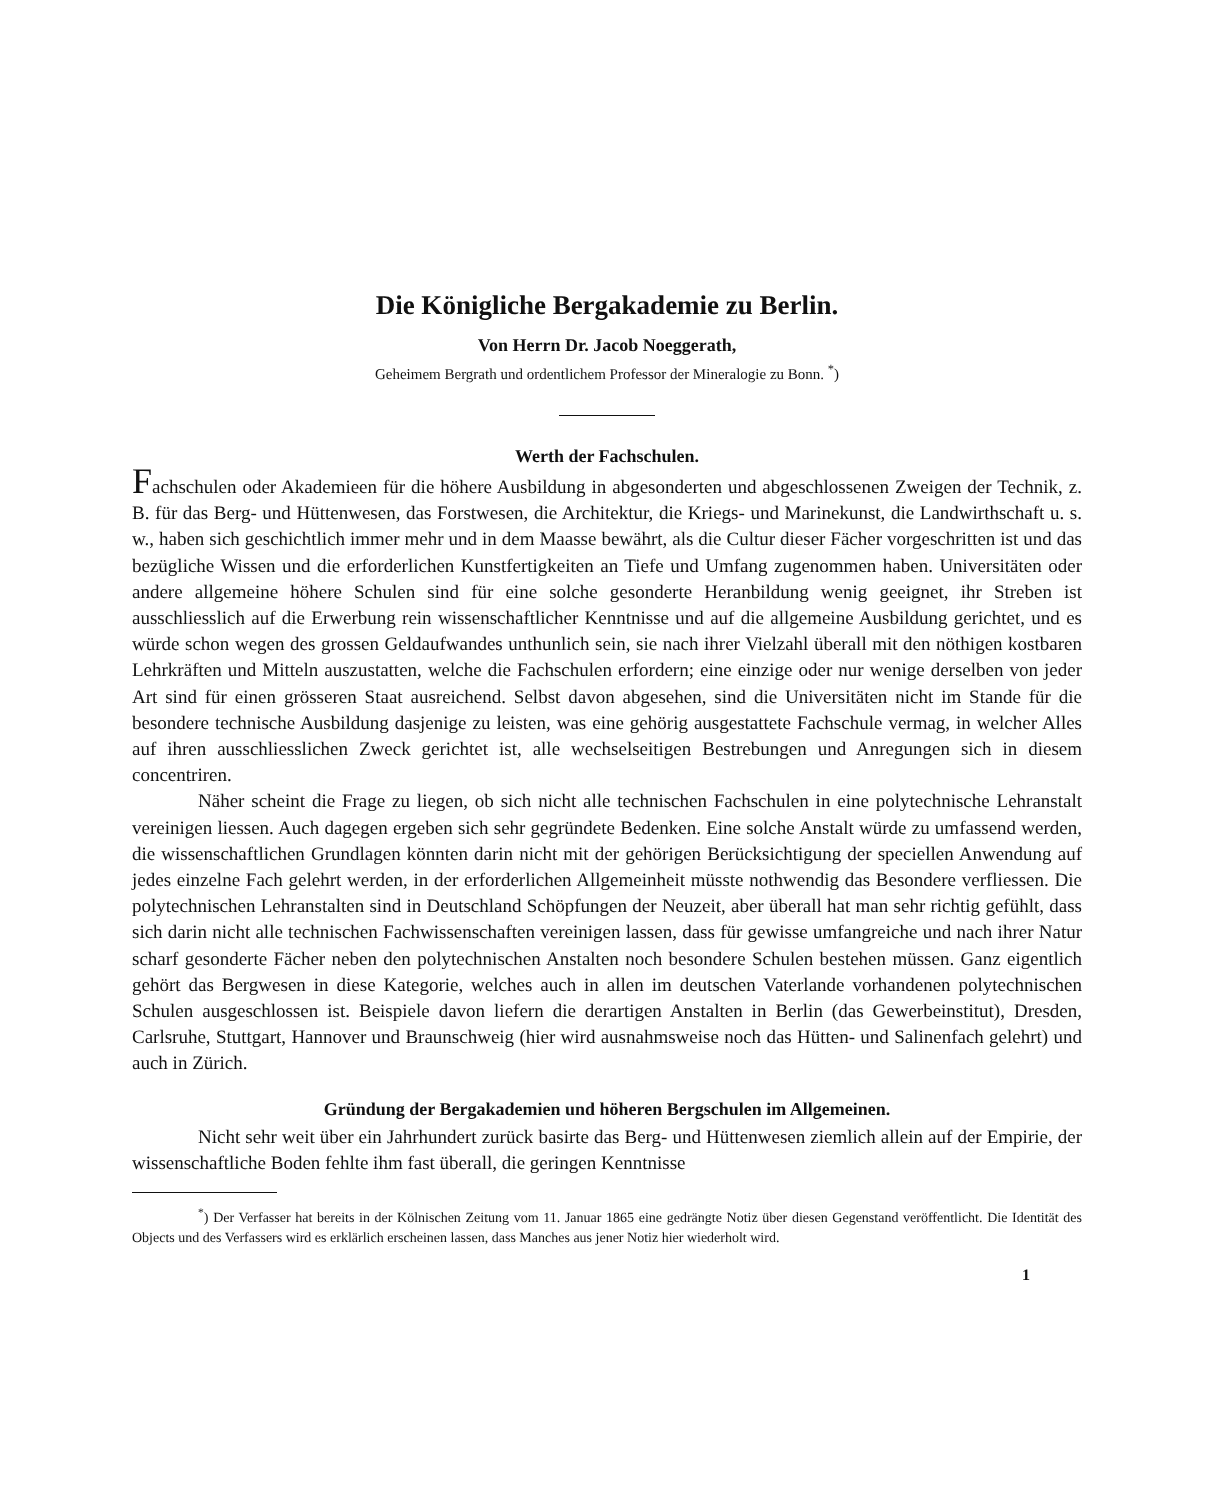Die Königliche Bergakademie zu Berlin.
Von Herrn Dr. Jacob Noeggerath,
Geheimem Bergrath und ordentlichem Professor der Mineralogie zu Bonn. <sup>*</sup>)
Werth der Fachschulen.
Fachschulen oder Akademieen für die höhere Ausbildung in abgesonderten und abgeschlossenen Zweigen der Technik, z. B. für das Berg- und Hüttenwesen, das Forstwesen, die Architektur, die Kriegs- und Marinekunst, die Landwirthschaft u. s. w., haben sich geschichtlich immer mehr und in dem Maasse bewährt, als die Cultur dieser Fächer vorgeschritten ist und das bezügliche Wissen und die erforderlichen Kunstfertigkeiten an Tiefe und Umfang zugenommen haben. Universitäten oder andere allgemeine höhere Schulen sind für eine solche gesonderte Heranbildung wenig geeignet, ihr Streben ist ausschliesslich auf die Erwerbung rein wissenschaftlicher Kenntnisse und auf die allgemeine Ausbildung gerichtet, und es würde schon wegen des grossen Geldaufwandes unthunlich sein, sie nach ihrer Vielzahl überall mit den nöthigen kostbaren Lehrkräften und Mitteln auszustatten, welche die Fachschulen erfordern; eine einzige oder nur wenige derselben von jeder Art sind für einen grösseren Staat ausreichend. Selbst davon abgesehen, sind die Universitäten nicht im Stande für die besondere technische Ausbildung dasjenige zu leisten, was eine gehörig ausgestattete Fachschule vermag, in welcher Alles auf ihren ausschliesslichen Zweck gerichtet ist, alle wechselseitigen Bestrebungen und Anregungen sich in diesem concentriren.
Näher scheint die Frage zu liegen, ob sich nicht alle technischen Fachschulen in eine polytechnische Lehranstalt vereinigen liessen. Auch dagegen ergeben sich sehr gegründete Bedenken. Eine solche Anstalt würde zu umfassend werden, die wissenschaftlichen Grundlagen könnten darin nicht mit der gehörigen Berücksichtigung der speciellen Anwendung auf jedes einzelne Fach gelehrt werden, in der erforderlichen Allgemeinheit müsste nothwendig das Besondere verfliessen. Die polytechnischen Lehranstalten sind in Deutschland Schöpfungen der Neuzeit, aber überall hat man sehr richtig gefühlt, dass sich darin nicht alle technischen Fachwissenschaften vereinigen lassen, dass für gewisse umfangreiche und nach ihrer Natur scharf gesonderte Fächer neben den polytechnischen Anstalten noch besondere Schulen bestehen müssen. Ganz eigentlich gehört das Bergwesen in diese Kategorie, welches auch in allen im deutschen Vaterlande vorhandenen polytechnischen Schulen ausgeschlossen ist. Beispiele davon liefern die derartigen Anstalten in Berlin (das Gewerbeinstitut), Dresden, Carlsruhe, Stuttgart, Hannover und Braunschweig (hier wird ausnahmsweise noch das Hütten- und Salinenfach gelehrt) und auch in Zürich.
Gründung der Bergakademien und höheren Bergschulen im Allgemeinen.
Nicht sehr weit über ein Jahrhundert zurück basirte das Berg- und Hüttenwesen ziemlich allein auf der Empirie, der wissenschaftliche Boden fehlte ihm fast überall, die geringen Kenntnisse
<sup>*</sup>) Der Verfasser hat bereits in der Kölnischen Zeitung vom 11. Januar 1865 eine gedrängte Notiz über diesen Gegenstand veröffentlicht. Die Identität des Objects und des Verfassers wird es erklärlich erscheinen lassen, dass Manches aus jener Notiz hier wiederholt wird.
1